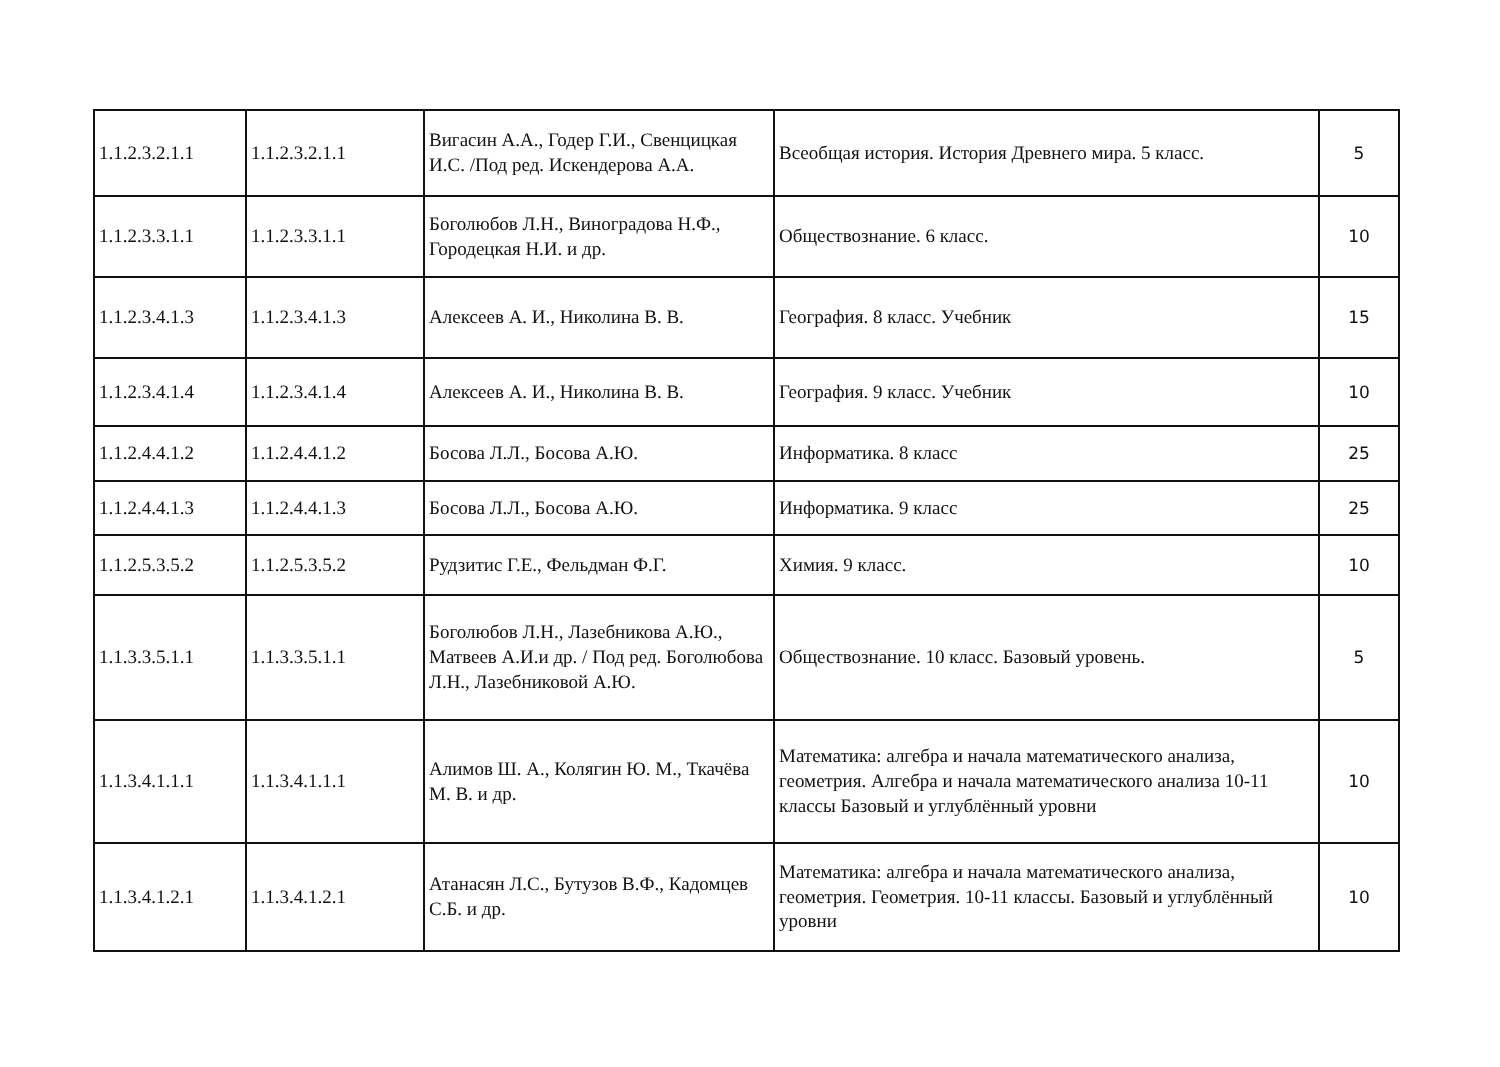| 1.1.2.3.2.1.1 | 1.1.2.3.2.1.1 | Вигасин А.А., Годер Г.И., Свенцицкая И.С. /Под ред. Искендерова А.А. | Всеобщая история. История Древнего мира. 5 класс. | 5 |
| 1.1.2.3.3.1.1 | 1.1.2.3.3.1.1 | Боголюбов Л.Н., Виноградова Н.Ф., Городецкая Н.И. и др. | Обществознание. 6 класс. | 10 |
| 1.1.2.3.4.1.3 | 1.1.2.3.4.1.3 | Алексеев А. И., Николина В. В. | География. 8 класс. Учебник | 15 |
| 1.1.2.3.4.1.4 | 1.1.2.3.4.1.4 | Алексеев А. И., Николина В. В. | География. 9 класс. Учебник | 10 |
| 1.1.2.4.4.1.2 | 1.1.2.4.4.1.2 | Босова Л.Л., Босова А.Ю. | Информатика. 8 класс | 25 |
| 1.1.2.4.4.1.3 | 1.1.2.4.4.1.3 | Босова Л.Л., Босова А.Ю. | Информатика. 9 класс | 25 |
| 1.1.2.5.3.5.2 | 1.1.2.5.3.5.2 | Рудзитис Г.Е., Фельдман Ф.Г. | Химия. 9 класс. | 10 |
| 1.1.3.3.5.1.1 | 1.1.3.3.5.1.1 | Боголюбов Л.Н., Лазебникова А.Ю., Матвеев А.И.и др. / Под ред. Боголюбова Л.Н., Лазебниковой А.Ю. | Обществознание. 10 класс. Базовый уровень. | 5 |
| 1.1.3.4.1.1.1 | 1.1.3.4.1.1.1 | Алимов Ш. А., Колягин Ю. М., Ткачёва М. В. и др. | Математика: алгебра и начала математического анализа, геометрия. Алгебра и начала математического анализа 10-11 классы Базовый и углублённый уровни | 10 |
| 1.1.3.4.1.2.1 | 1.1.3.4.1.2.1 | Атанасян Л.С., Бутузов В.Ф., Кадомцев С.Б. и др. | Математика: алгебра и начала математического анализа, геометрия. Геометрия. 10-11 классы. Базовый и углублённый уровни | 10 |